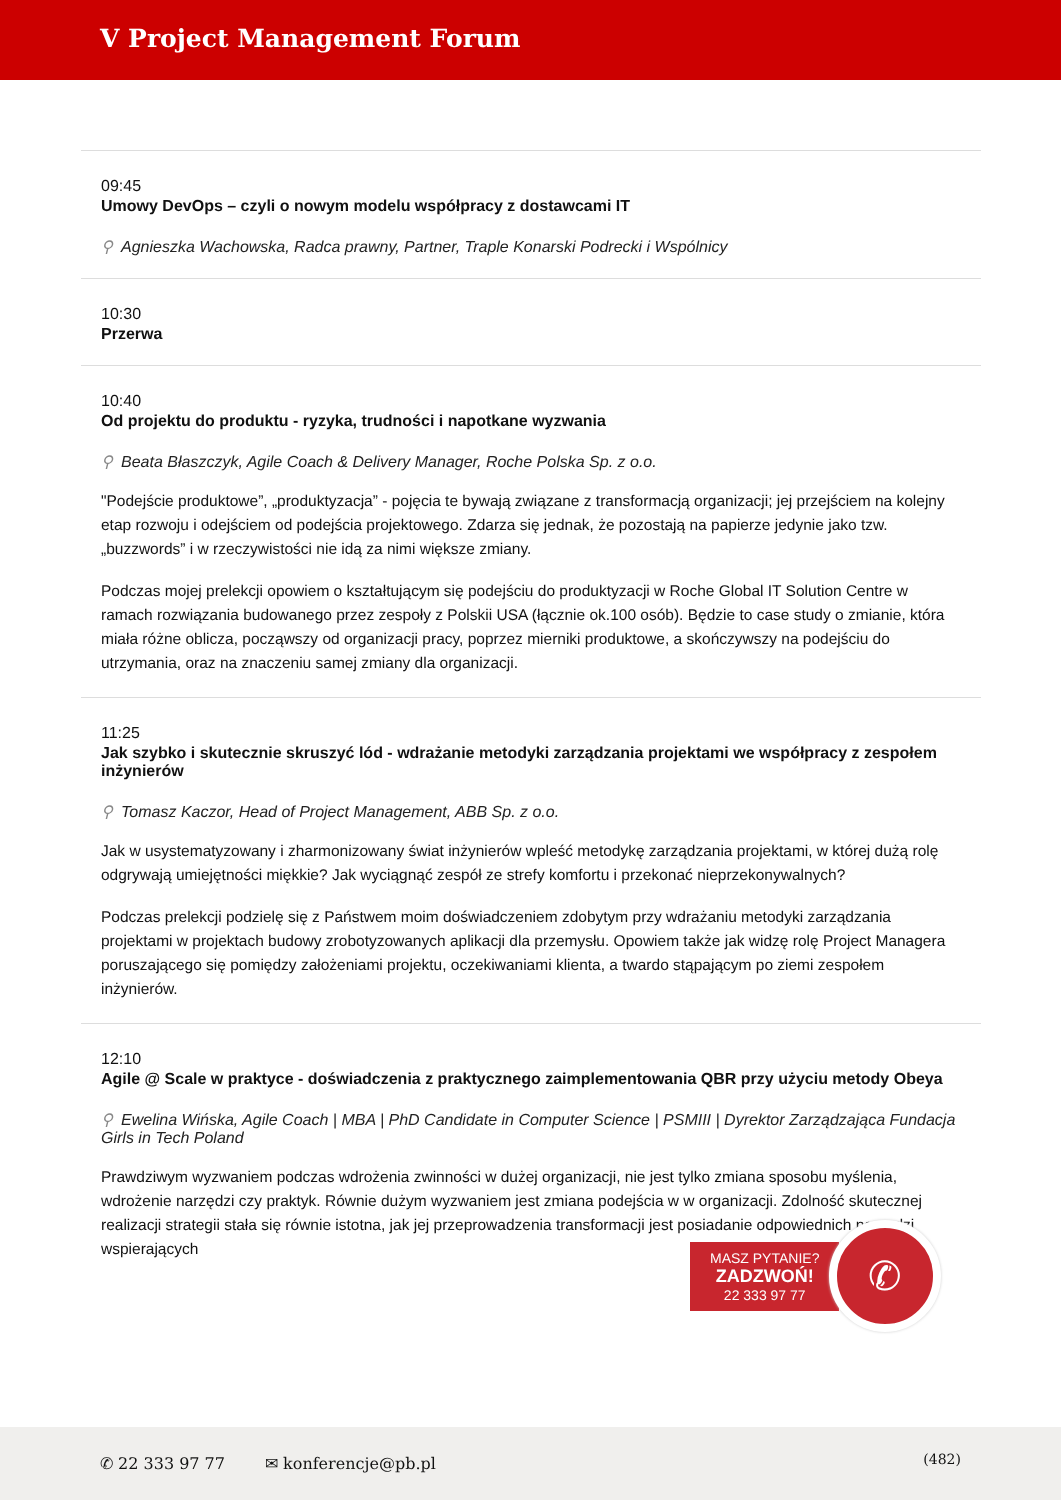V Project Management Forum
09:45
Umowy DevOps – czyli o nowym modelu współpracy z dostawcami IT
⚲ Agnieszka Wachowska, Radca prawny, Partner, Traple Konarski Podrecki i Wspólnicy
10:30
Przerwa
10:40
Od projektu do produktu - ryzyka, trudności i napotkane wyzwania
⚲ Beata Błaszczyk, Agile Coach & Delivery Manager, Roche Polska Sp. z o.o.
"Podejście produktowe”, „produktyzacja” - pojęcia te bywają związane z transformacją organizacji; jej przejściem na kolejny etap rozwoju i odejściem od podejścia projektowego. Zdarza się jednak, że pozostają na papierze jedynie jako tzw. „buzzwords” i w rzeczywistości nie idą za nimi większe zmiany.
Podczas mojej prelekcji opowiem o kształtującym się podejściu do produktyzacji w Roche Global IT Solution Centre w ramach rozwiązania budowanego przez zespoły z Polskii USA (łącznie ok.100 osób). Będzie to case study o zmianie, która miała różne oblicza, począwszy od organizacji pracy, poprzez mierniki produktowe, a skończywszy na podejściu do utrzymania, oraz na znaczeniu samej zmiany dla organizacji.
11:25
Jak szybko i skutecznie skruszyć lód - wdrażanie metodyki zarządzania projektami we współpracy z zespołem inżynierów
⚲ Tomasz Kaczor, Head of Project Management, ABB Sp. z o.o.
Jak w usystematyzowany i zharmonizowany świat inżynierów wpleść metodykę zarządzania projektami, w której dużą rolę odgrywają umiejętności miękkie? Jak wyciągnąć zespół ze strefy komfortu i przekonać nieprzekonywalnych?
Podczas prelekcji podzielę się z Państwem moim doświadczeniem zdobytym przy wdrażaniu metodyki zarządzania projektami w projektach budowy zrobotyzowanych aplikacji dla przemysłu. Opowiem także jak widzę rolę Project Managera poruszającego się pomiędzy założeniami projektu, oczekiwaniami klienta, a twardo stąpającym po ziemi zespołem inżynierów.
12:10
Agile @ Scale w praktyce - doświadczenia z praktycznego zaimplementowania QBR przy użyciu metody Obeya
⚲ Ewelina Wińska, Agile Coach | MBA | PhD Candidate in Computer Science | PSMIII | Dyrektor Zarządzająca Fundacja Girls in Tech Poland
Prawdziwym wyzwaniem podczas wdrożenia zwinności w dużej organizacji, nie jest tylko zmiana sposobu myślenia, wdrożenie narzędzi czy praktyk. Równie dużym wyzwaniem jest zmiana podejścia w w organizacji. Zdolność skutecznej realizacji strategii stała się równie istotna, jak jej przeprowadzenia transformacji jest posiadanie odpowiednich narzędzi wspierających
MASZ PYTANIE?
ZADZWOŃ!
22 333 97 77
✆
✆ 22 333 97 77 ✉ konferencje@pb.pl
(482)